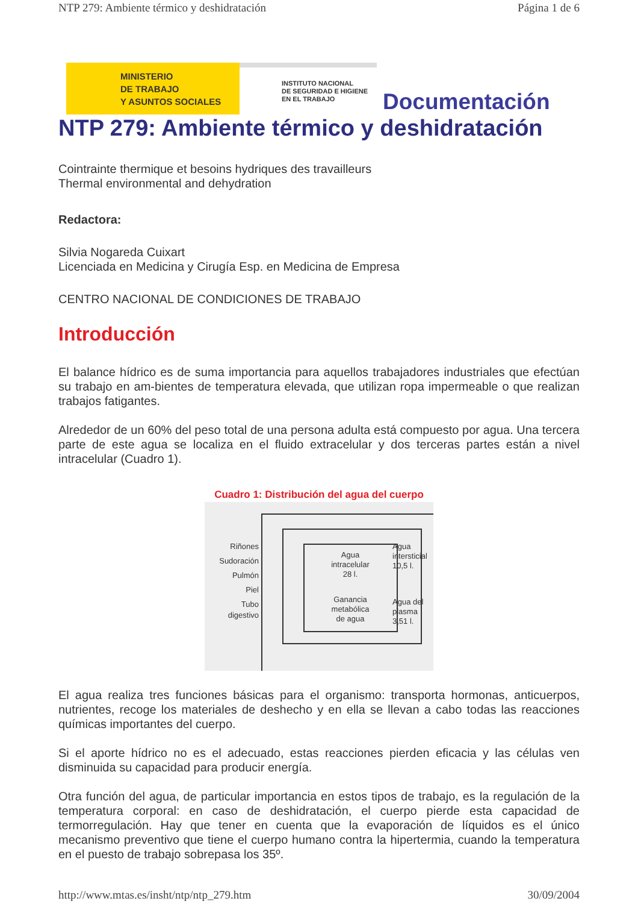NTP 279: Ambiente térmico y deshidratación Página 1 de 6
MINISTERIO
DE TRABAJO
Y ASUNTOS SOCIALES
INSTITUTO NACIONAL
DE SEGURIDAD E HIGIENE
EN EL TRABAJO
Documentación
NTP 279: Ambiente térmico y deshidratación
Cointrainte thermique et besoins hydriques des travailleurs
Thermal environmental and dehydration
Redactora:
Silvia Nogareda Cuixart
Licenciada en Medicina y Cirugía Esp. en Medicina de Empresa
CENTRO NACIONAL DE CONDICIONES DE TRABAJO
Introducción
El balance hídrico es de suma importancia para aquellos trabajadores industriales que efectúan su trabajo en am-bientes de temperatura elevada, que utilizan ropa impermeable o que realizan trabajos fatigantes.
Alrededor de un 60% del peso total de una persona adulta está compuesto por agua. Una tercera parte de este agua se localiza en el fluido extracelular y dos terceras partes están a nivel intracelular (Cuadro 1).
Cuadro 1: Distribución del agua del cuerpo
Riñones
Sudoración
Pulmón
Piel
Tubo
digestivo
Agua
intracelular
28 l.
Ganancia
metabólica
de agua
Agua
intersticial
10,5 l.
Agua del
plasma
3,51 l.
El agua realiza tres funciones básicas para el organismo: transporta hormonas, anticuerpos, nutrientes, recoge los materiales de deshecho y en ella se llevan a cabo todas las reacciones químicas importantes del cuerpo.
Si el aporte hídrico no es el adecuado, estas reacciones pierden eficacia y las células ven disminuida su capacidad para producir energía.
Otra función del agua, de particular importancia en estos tipos de trabajo, es la regulación de la temperatura corporal: en caso de deshidratación, el cuerpo pierde esta capacidad de termorregulación. Hay que tener en cuenta que la evaporación de líquidos es el único mecanismo preventivo que tiene el cuerpo humano contra la hipertermia, cuando la temperatura en el puesto de trabajo sobrepasa los 35º.
http://www.mtas.es/insht/ntp/ntp_279.htm 30/09/2004